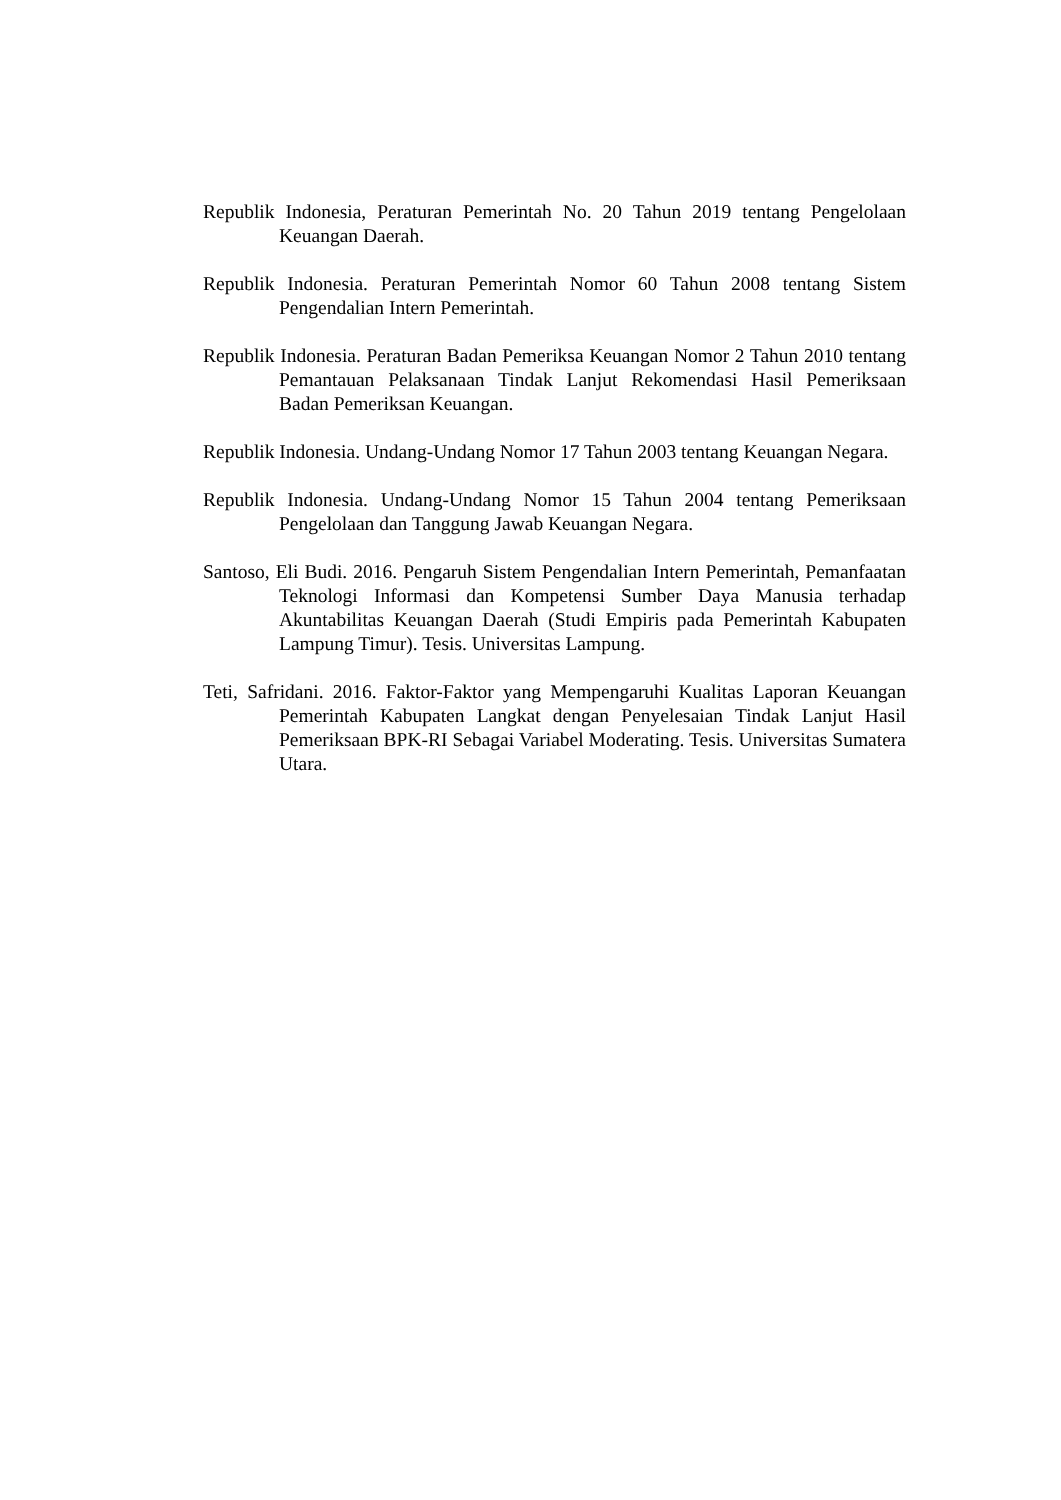Republik Indonesia, Peraturan Pemerintah No. 20 Tahun 2019 tentang Pengelolaan Keuangan Daerah.
Republik Indonesia. Peraturan Pemerintah Nomor 60 Tahun 2008 tentang Sistem Pengendalian Intern Pemerintah.
Republik Indonesia. Peraturan Badan Pemeriksa Keuangan Nomor 2 Tahun 2010 tentang Pemantauan Pelaksanaan Tindak Lanjut Rekomendasi Hasil Pemeriksaan Badan Pemeriksan Keuangan.
Republik Indonesia. Undang-Undang Nomor 17 Tahun 2003 tentang Keuangan Negara.
Republik Indonesia. Undang-Undang Nomor 15 Tahun 2004 tentang Pemeriksaan Pengelolaan dan Tanggung Jawab Keuangan Negara.
Santoso, Eli Budi. 2016. Pengaruh Sistem Pengendalian Intern Pemerintah, Pemanfaatan Teknologi Informasi dan Kompetensi Sumber Daya Manusia terhadap Akuntabilitas Keuangan Daerah (Studi Empiris pada Pemerintah Kabupaten Lampung Timur). Tesis. Universitas Lampung.
Teti, Safridani. 2016. Faktor-Faktor yang Mempengaruhi Kualitas Laporan Keuangan Pemerintah Kabupaten Langkat dengan Penyelesaian Tindak Lanjut Hasil Pemeriksaan BPK-RI Sebagai Variabel Moderating. Tesis. Universitas Sumatera Utara.